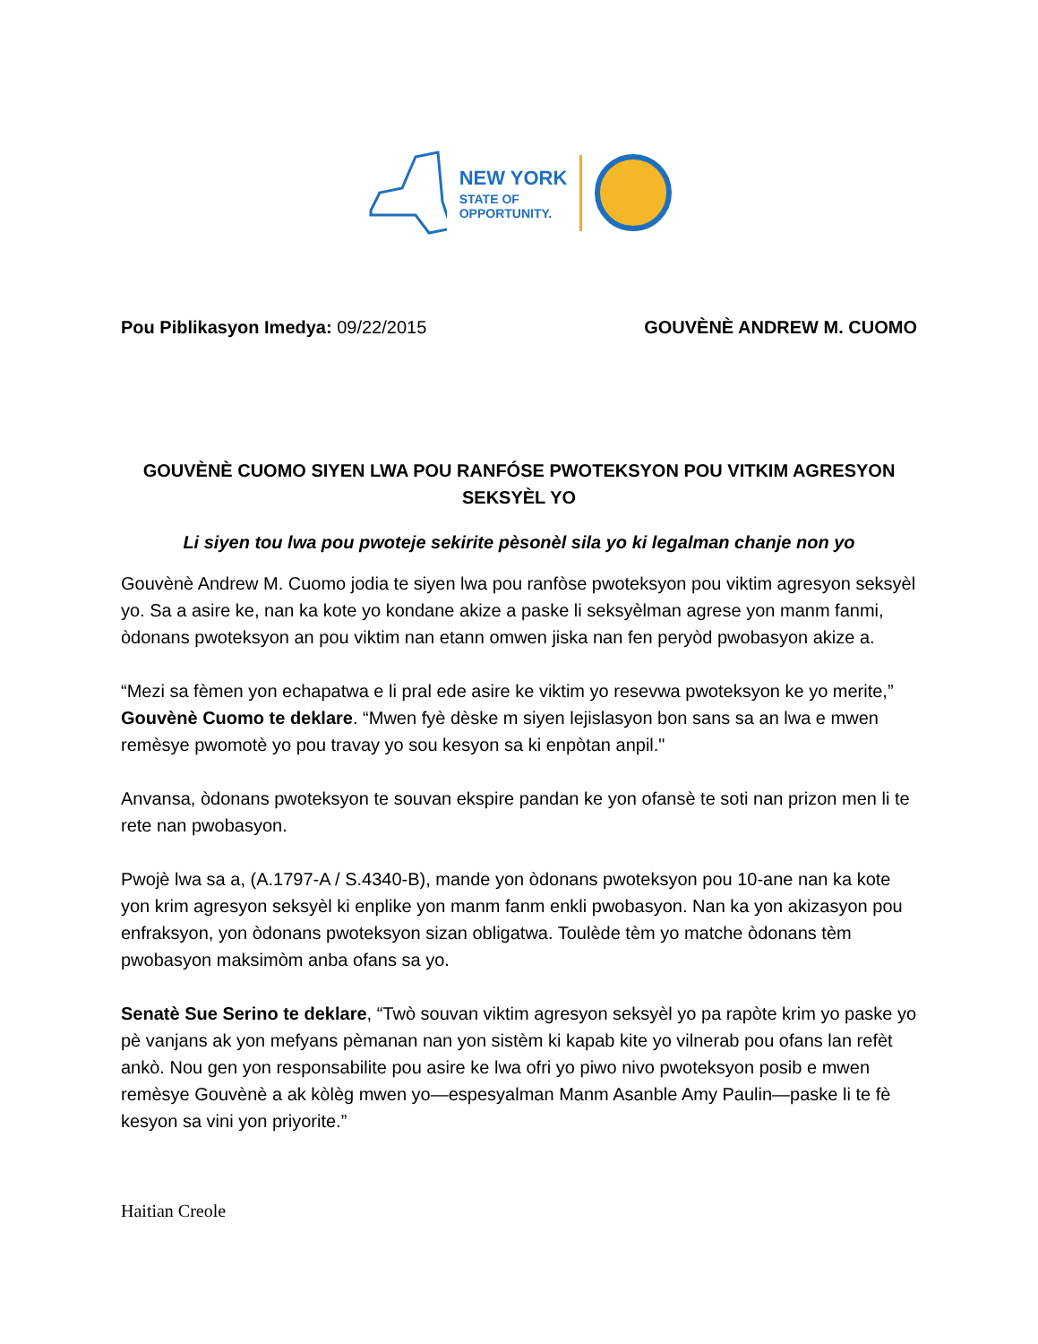NEW YORK
STATE OF
OPPORTUNITY.
Pou Piblikasyon Imedya: 09/22/2015
GOUVÈNÈ ANDREW M. CUOMO
GOUVÈNÈ CUOMO SIYEN LWA POU RANFÓSE PWOTEKSYON POU VITKIM AGRESYON SEKSYÈL YO
Li siyen tou lwa pou pwoteje sekirite pèsonèl sila yo ki legalman chanje non yo
Gouvènè Andrew M. Cuomo jodia te siyen lwa pou ranfòse pwoteksyon pou viktim agresyon seksyèl yo. Sa a asire ke, nan ka kote yo kondane akize a paske li seksyèlman agrese yon manm fanmi, òdonans pwoteksyon an pou viktim nan etann omwen jiska nan fen peryòd pwobasyon akize a.
“Mezi sa fèmen yon echapatwa e li pral ede asire ke viktim yo resevwa pwoteksyon ke yo merite,” Gouvènè Cuomo te deklare. “Mwen fyè dèske m siyen lejislasyon bon sans sa an lwa e mwen remèsye pwomotè yo pou travay yo sou kesyon sa ki enpòtan anpil."
Anvansa, òdonans pwoteksyon te souvan ekspire pandan ke yon ofansè te soti nan prizon men li te rete nan pwobasyon.
Pwojè lwa sa a, (A.1797-A / S.4340-B), mande yon òdonans pwoteksyon pou 10-ane nan ka kote yon krim agresyon seksyèl ki enplike yon manm fanm enkli pwobasyon. Nan ka yon akizasyon pou enfraksyon, yon òdonans pwoteksyon sizan obligatwa. Toulède tèm yo matche òdonans tèm pwobasyon maksimòm anba ofans sa yo.
Senatè Sue Serino te deklare, “Twò souvan viktim agresyon seksyèl yo pa rapòte krim yo paske yo pè vanjans ak yon mefyans pèmanan nan yon sistèm ki kapab kite yo vilnerab pou ofans lan refèt ankò. Nou gen yon responsabilite pou asire ke lwa ofri yo piwo nivo pwoteksyon posib e mwen remèsye Gouvènè a ak kòlèg mwen yo—espesyalman Manm Asanble Amy Paulin—paske li te fè kesyon sa vini yon priyorite.”
Haitian Creole